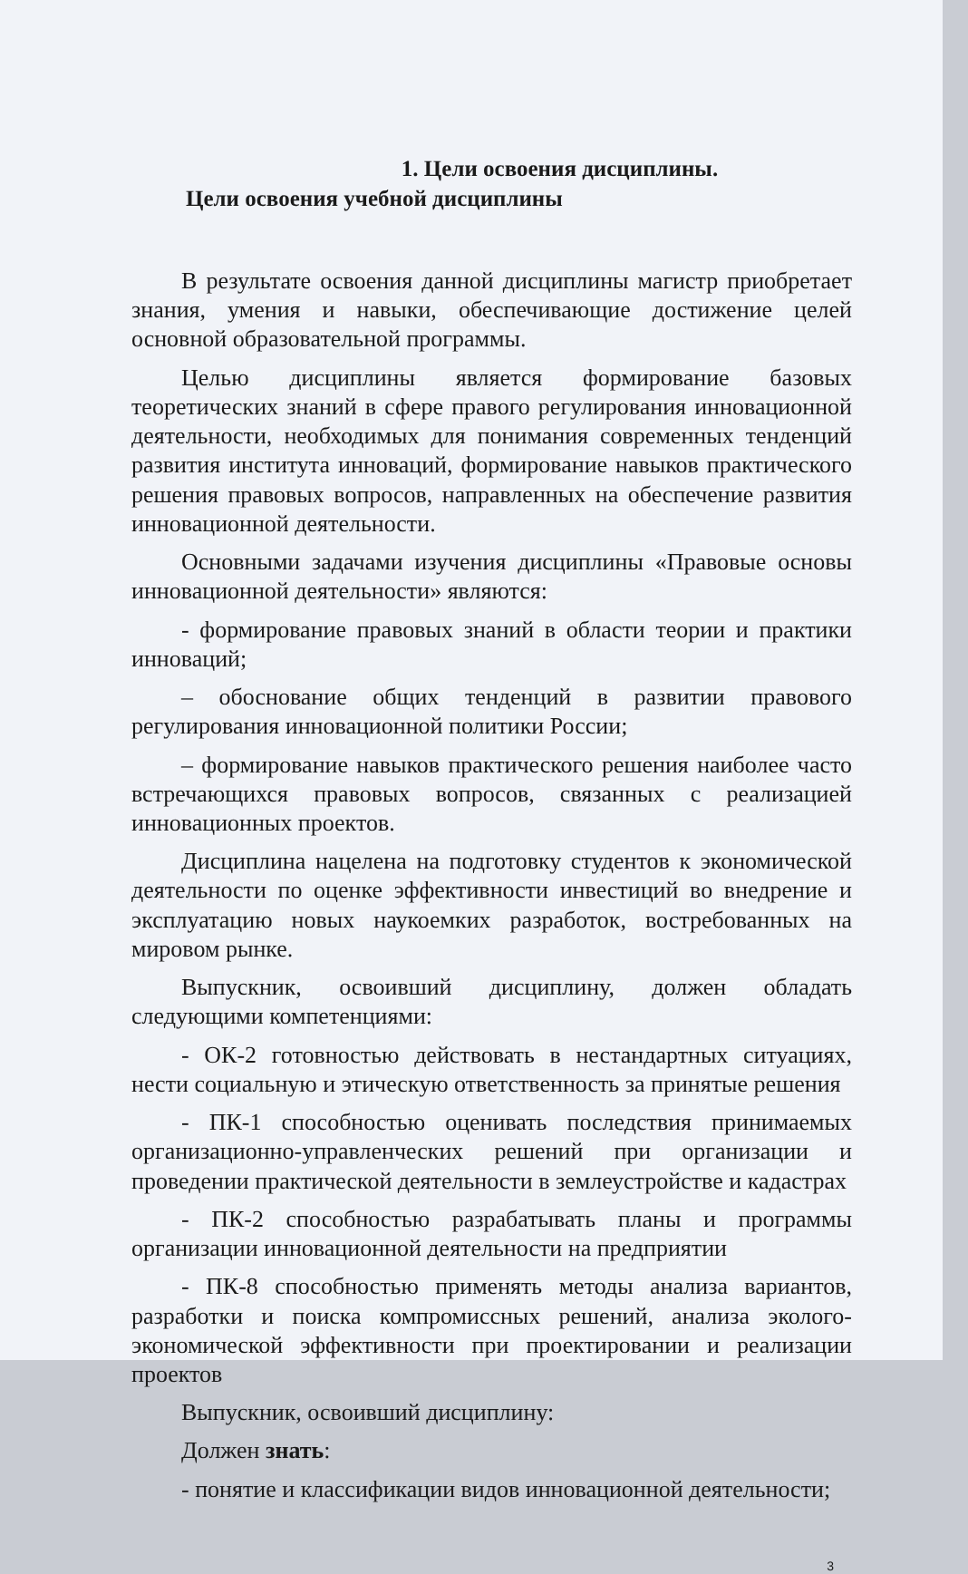1. Цели освоения дисциплины.
Цели освоения учебной дисциплины
В результате освоения данной дисциплины магистр приобретает знания, умения и навыки, обеспечивающие достижение целей основной образовательной программы.
Целью дисциплины является формирование базовых теоретических знаний в сфере правого регулирования инновационной деятельности, необходимых для понимания современных тенденций развития института инноваций, формирование навыков практического решения правовых вопросов, направленных на обеспечение развития инновационной деятельности.
Основными задачами изучения дисциплины «Правовые основы инновационной деятельности» являются:
- формирование правовых знаний в области теории и практики инноваций;
– обоснование общих тенденций в развитии правового регулирования инновационной политики России;
– формирование навыков практического решения наиболее часто встречающихся правовых вопросов, связанных с реализацией инновационных проектов.
Дисциплина нацелена на подготовку студентов к экономической деятельности по оценке эффективности инвестиций во внедрение и эксплуатацию новых наукоемких разработок, востребованных на мировом рынке.
Выпускник, освоивший дисциплину, должен обладать следующими компетенциями:
- ОК-2 готовностью действовать в нестандартных ситуациях, нести социальную и этическую ответственность за принятые решения
- ПК-1 способностью оценивать последствия принимаемых организационно-управленческих решений при организации и проведении практической деятельности в землеустройстве и кадастрах
- ПК-2 способностью разрабатывать планы и программы организации инновационной деятельности на предприятии
- ПК-8 способностью применять методы анализа вариантов, разработки и поиска компромиссных решений, анализа эколого-экономической эффективности при проектировании и реализации проектов
Выпускник, освоивший дисциплину:
Должен знать:
- понятие и классификации видов инновационной деятельности;
3